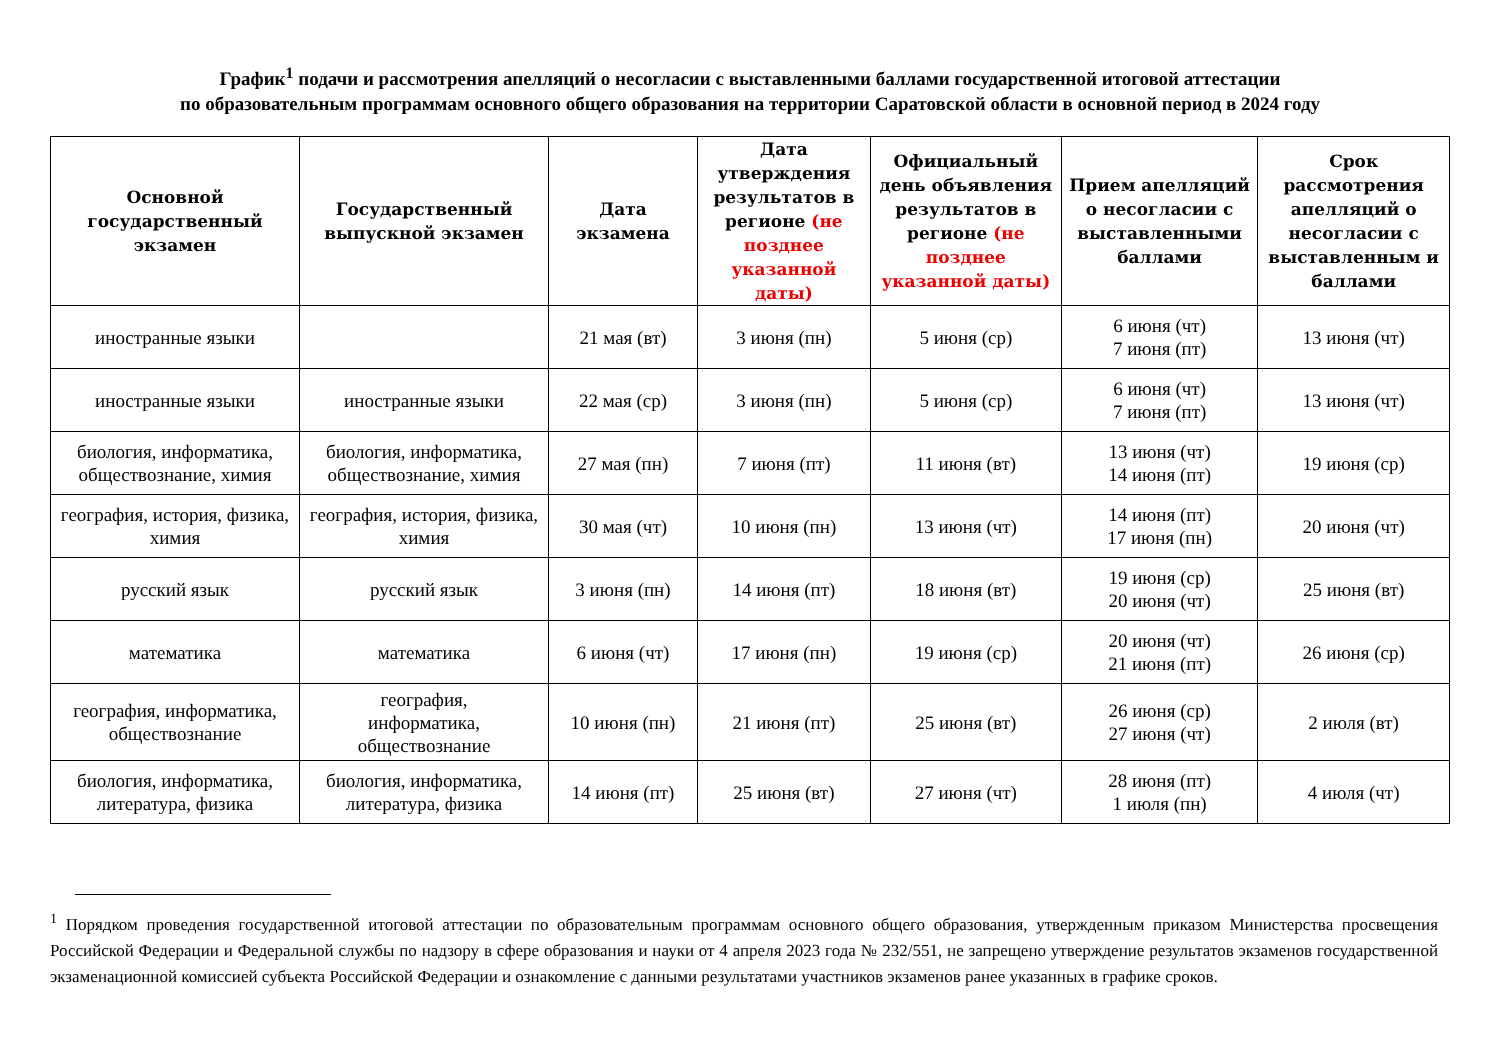График<sup>1</sup> подачи и рассмотрения апелляций о несогласии с выставленными баллами государственной итоговой аттестации
по образовательным программам основного общего образования на территории Саратовской области в основной период в 2024 году
| Основной государственный экзамен | Государственный выпускной экзамен | Дата экзамена | Дата утверждения результатов в регионе (не позднее указанной даты) | Официальный день объявления результатов в регионе (не позднее указанной даты) | Прием апелляций о несогласии с выставленными баллами | Срок рассмотрения апелляций о несогласии с выставленным и баллами |
| --- | --- | --- | --- | --- | --- | --- |
| иностранные языки | | 21 мая (вт) | 3 июня (пн) | 5 июня (ср) | 6 июня (чт) 7 июня (пт) | 13 июня (чт) |
| иностранные языки | иностранные языки | 22 мая (ср) | 3 июня (пн) | 5 июня (ср) | 6 июня (чт) 7 июня (пт) | 13 июня (чт) |
| биология, информатика, обществознание, химия | биология, информатика, обществознание, химия | 27 мая (пн) | 7 июня (пт) | 11 июня (вт) | 13 июня (чт) 14 июня (пт) | 19 июня (ср) |
| география, история, физика, химия | география, история, физика, химия | 30 мая (чт) | 10 июня (пн) | 13 июня (чт) | 14 июня (пт) 17 июня (пн) | 20 июня (чт) |
| русский язык | русский язык | 3 июня (пн) | 14 июня (пт) | 18 июня (вт) | 19 июня (ср) 20 июня (чт) | 25 июня (вт) |
| математика | математика | 6 июня (чт) | 17 июня (пн) | 19 июня (ср) | 20 июня (чт) 21 июня (пт) | 26 июня (ср) |
| география, информатика, обществознание | география, информатика, обществознание | 10 июня (пн) | 21 июня (пт) | 25 июня (вт) | 26 июня (ср) 27 июня (чт) | 2 июля (вт) |
| биология, информатика, литература, физика | биология, информатика, литература, физика | 14 июня (пт) | 25 июня (вт) | 27 июня (чт) | 28 июня (пт) 1 июля (пн) | 4 июля (чт) |
<sup>1</sup> Порядком проведения государственной итоговой аттестации по образовательным программам основного общего образования, утвержденным приказом Министерства просвещения Российской Федерации и Федеральной службы по надзору в сфере образования и науки от 4 апреля 2023 года № 232/551, не запрещено утверждение результатов экзаменов государственной экзаменационной комиссией субъекта Российской Федерации и ознакомление с данными результатами участников экзаменов ранее указанных в графике сроков.